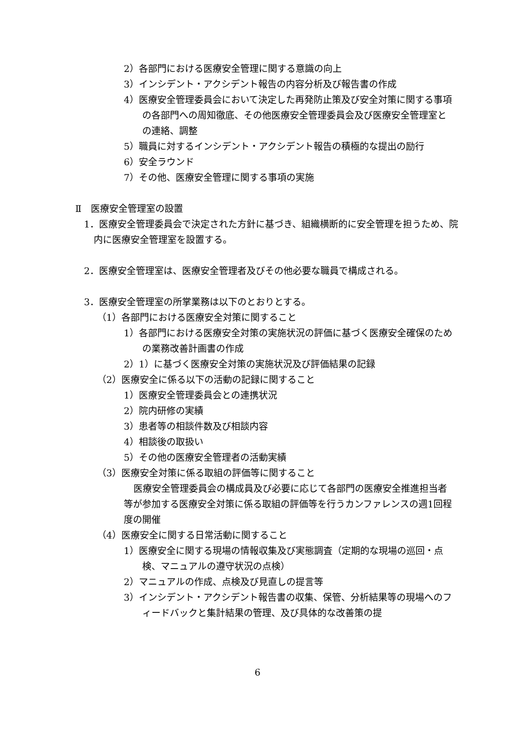2）各部門における医療安全管理に関する意識の向上
3）インシデント・アクシデント報告の内容分析及び報告書の作成
4）医療安全管理委員会において決定した再発防止策及び安全対策に関する事項の各部門への周知徹底、その他医療安全管理委員会及び医療安全管理室との連絡、調整
5）職員に対するインシデント・アクシデント報告の積極的な提出の励行
6）安全ラウンド
7）その他、医療安全管理に関する事項の実施
Ⅱ　医療安全管理室の設置
1．医療安全管理委員会で決定された方針に基づき、組織横断的に安全管理を担うため、院内に医療安全管理室を設置する。
2．医療安全管理室は、医療安全管理者及びその他必要な職員で構成される。
3．医療安全管理室の所掌業務は以下のとおりとする。
（1）各部門における医療安全対策に関すること
1）各部門における医療安全対策の実施状況の評価に基づく医療安全確保のための業務改善計画書の作成
2）1）に基づく医療安全対策の実施状況及び評価結果の記録
（2）医療安全に係る以下の活動の記録に関すること
1）医療安全管理委員会との連携状況
2）院内研修の実績
3）患者等の相談件数及び相談内容
4）相談後の取扱い
5）その他の医療安全管理者の活動実績
（3）医療安全対策に係る取組の評価等に関すること
医療安全管理委員会の構成員及び必要に応じて各部門の医療安全推進担当者等が参加する医療安全対策に係る取組の評価等を行うカンファレンスの週1回程度の開催
（4）医療安全に関する日常活動に関すること
1）医療安全に関する現場の情報収集及び実態調査（定期的な現場の巡回・点検、マニュアルの遵守状況の点検）
2）マニュアルの作成、点検及び見直しの提言等
3）インシデント・アクシデント報告書の収集、保管、分析結果等の現場へのフィードバックと集計結果の管理、及び具体的な改善策の提
6